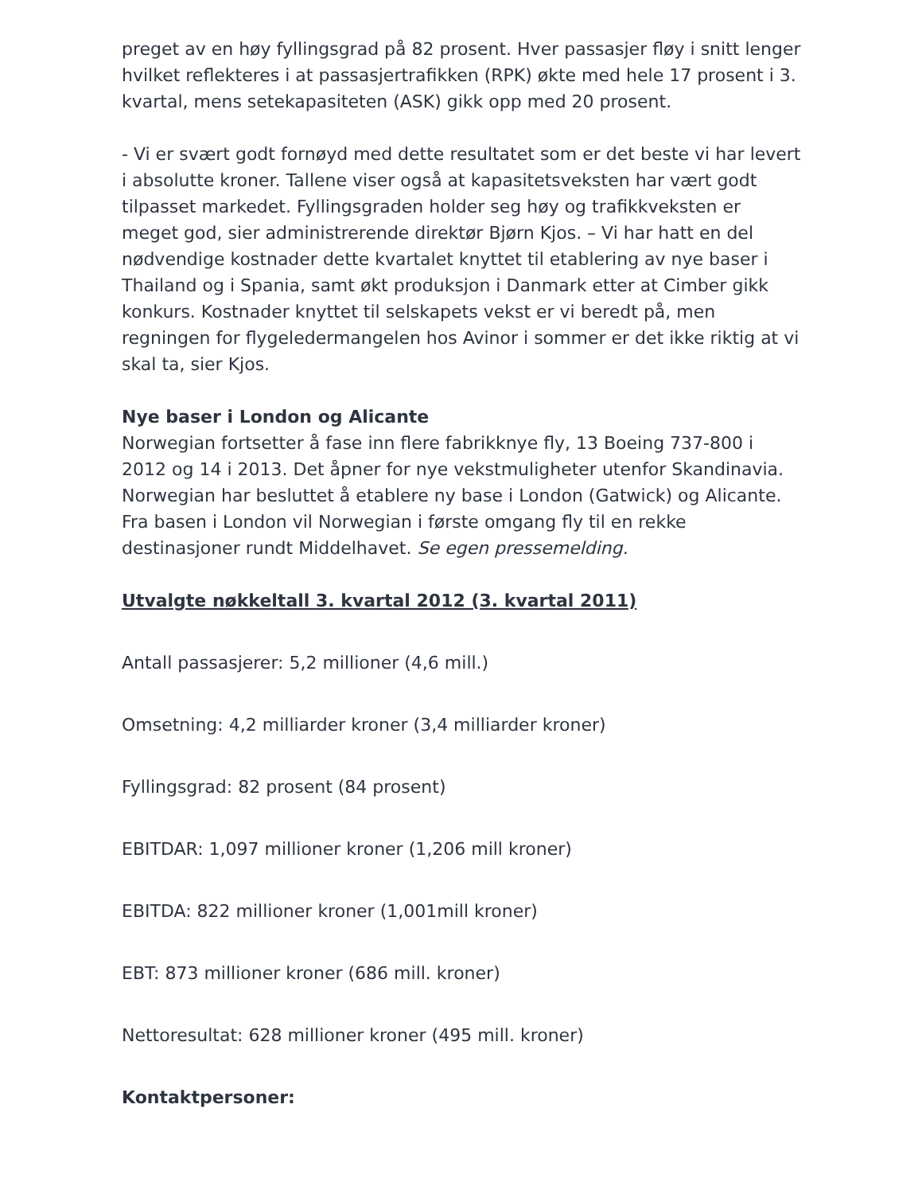preget av en høy fyllingsgrad på 82 prosent. Hver passasjer fløy i snitt lenger hvilket reflekteres i at passasjertrafikken (RPK) økte med hele 17 prosent i 3. kvartal, mens setekapasiteten (ASK) gikk opp med 20 prosent.
- Vi er svært godt fornøyd med dette resultatet som er det beste vi har levert i absolutte kroner. Tallene viser også at kapasitetsveksten har vært godt tilpasset markedet. Fyllingsgraden holder seg høy og trafikkveksten er meget god, sier administrerende direktør Bjørn Kjos. – Vi har hatt en del nødvendige kostnader dette kvartalet knyttet til etablering av nye baser i Thailand og i Spania, samt økt produksjon i Danmark etter at Cimber gikk konkurs. Kostnader knyttet til selskapets vekst er vi beredt på, men regningen for flygeledermangelen hos Avinor i sommer er det ikke riktig at vi skal ta, sier Kjos.
Nye baser i London og Alicante
Norwegian fortsetter å fase inn flere fabrikknye fly, 13 Boeing 737-800 i 2012 og 14 i 2013. Det åpner for nye vekstmuligheter utenfor Skandinavia. Norwegian har besluttet å etablere ny base i London (Gatwick) og Alicante. Fra basen i London vil Norwegian i første omgang fly til en rekke destinasjoner rundt Middelhavet. Se egen pressemelding.
Utvalgte nøkkeltall 3. kvartal 2012 (3. kvartal 2011)
Antall passasjerer: 5,2 millioner (4,6 mill.)
Omsetning: 4,2 milliarder kroner (3,4 milliarder kroner)
Fyllingsgrad: 82 prosent (84 prosent)
EBITDAR: 1,097 millioner kroner (1,206 mill kroner)
EBITDA: 822 millioner kroner (1,001mill kroner)
EBT: 873 millioner kroner (686 mill. kroner)
Nettoresultat: 628 millioner kroner (495 mill. kroner)
Kontaktpersoner: